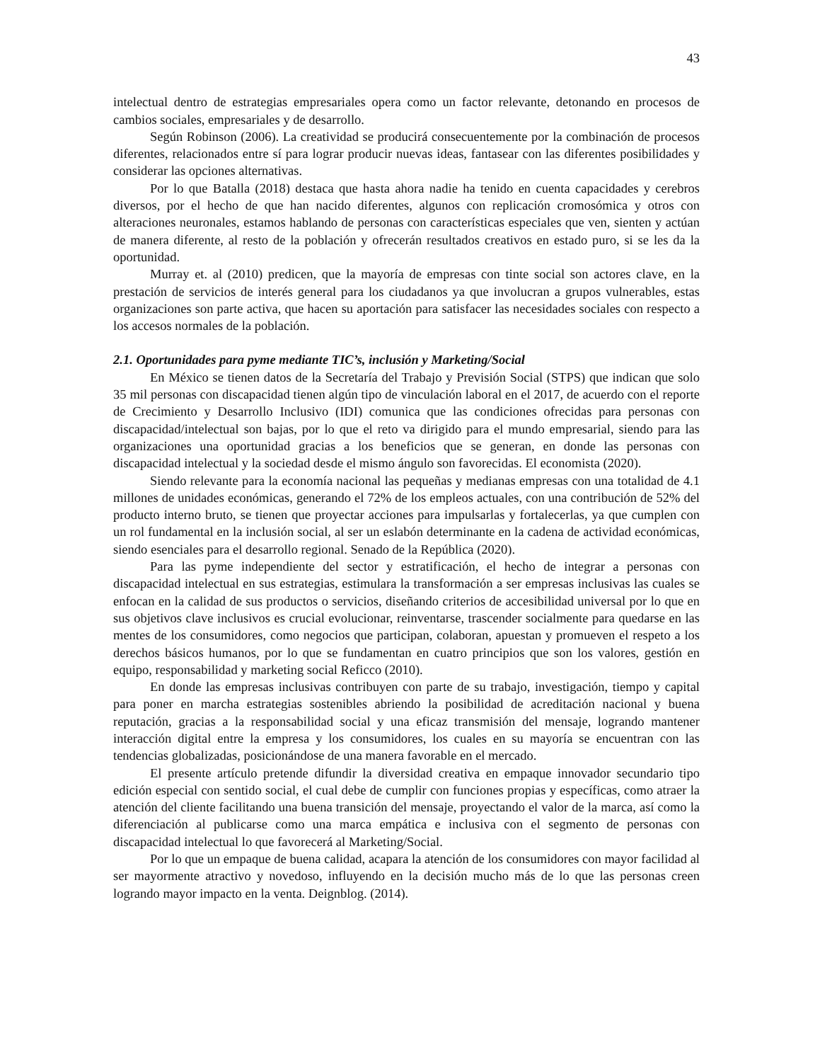43
intelectual dentro de estrategias empresariales opera como un factor relevante, detonando en procesos de cambios sociales, empresariales y de desarrollo.
Según Robinson (2006). La creatividad se producirá consecuentemente por la combinación de procesos diferentes, relacionados entre sí para lograr producir nuevas ideas, fantasear con las diferentes posibilidades y considerar las opciones alternativas.
Por lo que Batalla (2018) destaca que hasta ahora nadie ha tenido en cuenta capacidades y cerebros diversos, por el hecho de que han nacido diferentes, algunos con replicación cromosómica y otros con alteraciones neuronales, estamos hablando de personas con características especiales que ven, sienten y actúan de manera diferente, al resto de la población y ofrecerán resultados creativos en estado puro, si se les da la oportunidad.
Murray et. al (2010) predicen, que la mayoría de empresas con tinte social son actores clave, en la prestación de servicios de interés general para los ciudadanos ya que involucran a grupos vulnerables, estas organizaciones son parte activa, que hacen su aportación para satisfacer las necesidades sociales con respecto a los accesos normales de la población.
2.1. Oportunidades para pyme mediante TIC’s, inclusión y Marketing/Social
En México se tienen datos de la Secretaría del Trabajo y Previsión Social (STPS) que indican que solo 35 mil personas con discapacidad tienen algún tipo de vinculación laboral en el 2017, de acuerdo con el reporte de Crecimiento y Desarrollo Inclusivo (IDI) comunica que las condiciones ofrecidas para personas con discapacidad/intelectual son bajas, por lo que el reto va dirigido para el mundo empresarial, siendo para las organizaciones una oportunidad gracias a los beneficios que se generan, en donde las personas con discapacidad intelectual y la sociedad desde el mismo ángulo son favorecidas. El economista (2020).
Siendo relevante para la economía nacional las pequeñas y medianas empresas con una totalidad de 4.1 millones de unidades económicas, generando el 72% de los empleos actuales, con una contribución de 52% del producto interno bruto, se tienen que proyectar acciones para impulsarlas y fortalecerlas, ya que cumplen con un rol fundamental en la inclusión social, al ser un eslabón determinante en la cadena de actividad económicas, siendo esenciales para el desarrollo regional. Senado de la República (2020).
Para las pyme independiente del sector y estratificación, el hecho de integrar a personas con discapacidad intelectual en sus estrategias, estimulara la transformación a ser empresas inclusivas las cuales se enfocan en la calidad de sus productos o servicios, diseñando criterios de accesibilidad universal por lo que en sus objetivos clave inclusivos es crucial evolucionar, reinventarse, trascender socialmente para quedarse en las mentes de los consumidores, como negocios que participan, colaboran, apuestan y promueven el respeto a los derechos básicos humanos, por lo que se fundamentan en cuatro principios que son los valores, gestión en equipo, responsabilidad y marketing social Reficco (2010).
En donde las empresas inclusivas contribuyen con parte de su trabajo, investigación, tiempo y capital para poner en marcha estrategias sostenibles abriendo la posibilidad de acreditación nacional y buena reputación, gracias a la responsabilidad social y una eficaz transmisión del mensaje, logrando mantener interacción digital entre la empresa y los consumidores, los cuales en su mayoría se encuentran con las tendencias globalizadas, posicionándose de una manera favorable en el mercado.
El presente artículo pretende difundir la diversidad creativa en empaque innovador secundario tipo edición especial con sentido social, el cual debe de cumplir con funciones propias y específicas, como atraer la atención del cliente facilitando una buena transición del mensaje, proyectando el valor de la marca, así como la diferenciación al publicarse como una marca empática e inclusiva con el segmento de personas con discapacidad intelectual lo que favorecerá al Marketing/Social.
Por lo que un empaque de buena calidad, acapara la atención de los consumidores con mayor facilidad al ser mayormente atractivo y novedoso, influyendo en la decisión mucho más de lo que las personas creen logrando mayor impacto en la venta. Deignblog. (2014).